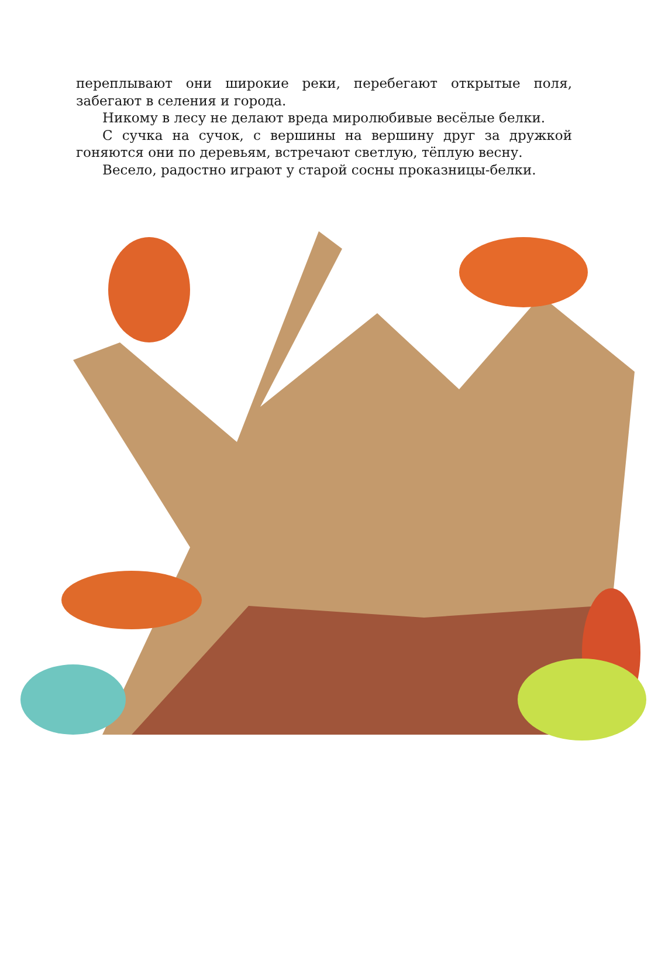переплывают они широкие реки, перебегают открытые поля, забегают в селения и города.
Никому в лесу не делают вреда миролюбивые весёлые белки.
С сучка на сучок, с вершины на вершину друг за дружкой гоняются они по деревьям, встречают светлую, тёплую весну.
Весело, радостно играют у старой сосны проказницы-белки.